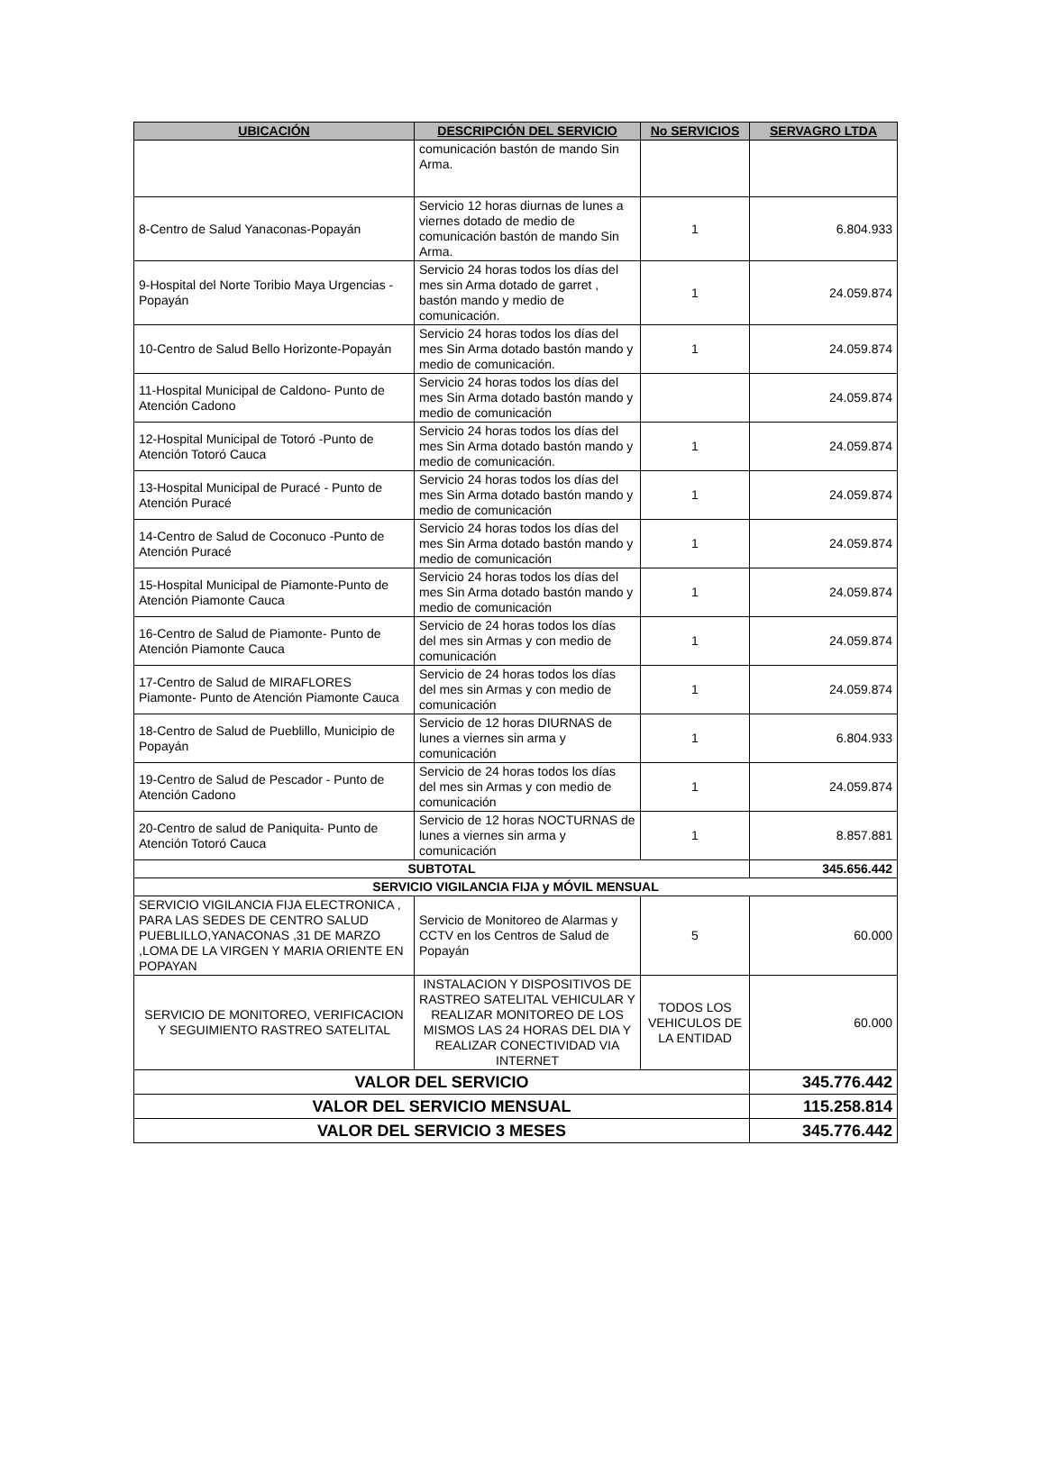| UBICACIÓN | DESCRIPCIÓN DEL SERVICIO | No SERVICIOS | SERVAGRO LTDA |
| --- | --- | --- | --- |
| | comunicación bastón de mando Sin Arma. | | |
| 8-Centro de Salud Yanaconas-Popayán | Servicio 12 horas diurnas de lunes a viernes dotado de medio de comunicación bastón de mando Sin Arma. | 1 | 6.804.933 |
| 9-Hospital del Norte Toribio Maya Urgencias -Popayán | Servicio 24 horas todos los días del mes sin Arma dotado de garret , bastón mando y medio de comunicación. | 1 | 24.059.874 |
| 10-Centro de Salud Bello Horizonte-Popayán | Servicio 24 horas todos los días del mes Sin Arma dotado bastón mando y medio de comunicación. | 1 | 24.059.874 |
| 11-Hospital Municipal de Caldono- Punto de Atención Cadono | Servicio 24 horas todos los días del mes Sin Arma dotado bastón mando y medio de comunicación | | 24.059.874 |
| 12-Hospital Municipal de Totoró -Punto de Atención Totoró Cauca | Servicio 24 horas todos los días del mes Sin Arma dotado bastón mando y medio de comunicación. | 1 | 24.059.874 |
| 13-Hospital Municipal de Puracé - Punto de Atención Puracé | Servicio 24 horas todos los días del mes Sin Arma dotado bastón mando y medio de comunicación | 1 | 24.059.874 |
| 14-Centro de Salud de Coconuco -Punto de Atención Puracé | Servicio 24 horas todos los días del mes Sin Arma dotado bastón mando y medio de comunicación | 1 | 24.059.874 |
| 15-Hospital Municipal de Piamonte-Punto de Atención Piamonte Cauca | Servicio 24 horas todos los días del mes Sin Arma dotado bastón mando y medio de comunicación | 1 | 24.059.874 |
| 16-Centro de Salud de Piamonte- Punto de Atención Piamonte Cauca | Servicio de 24 horas todos los días del mes sin Armas y con medio de comunicación | 1 | 24.059.874 |
| 17-Centro de Salud de MIRAFLORES Piamonte- Punto de Atención Piamonte Cauca | Servicio de 24 horas todos los días del mes sin Armas y con medio de comunicación | 1 | 24.059.874 |
| 18-Centro de Salud de Pueblillo, Municipio de Popayán | Servicio de 12 horas DIURNAS de lunes a viernes sin arma y comunicación | 1 | 6.804.933 |
| 19-Centro de Salud de Pescador - Punto de Atención Cadono | Servicio de 24 horas todos los días del mes sin Armas y con medio de comunicación | 1 | 24.059.874 |
| 20-Centro de salud de Paniquita- Punto de Atención Totoró Cauca | Servicio de 12 horas NOCTURNAS de lunes a viernes sin arma y comunicación | 1 | 8.857.881 |
| SUBTOTAL | | | 345.656.442 |
| SERVICIO VIGILANCIA FIJA y MÓVIL MENSUAL | | | |
| SERVICIO VIGILANCIA FIJA ELECTRONICA , PARA LAS SEDES DE CENTRO SALUD PUEBLILLO,YANACONAS ,31 DE MARZO ,LOMA DE LA VIRGEN Y MARIA ORIENTE EN POPAYAN | Servicio de Monitoreo de Alarmas y CCTV en los Centros de Salud de Popayán | 5 | 60.000 |
| SERVICIO DE MONITOREO, VERIFICACION Y SEGUIMIENTO RASTREO SATELITAL | INSTALACION Y DISPOSITIVOS DE RASTREO SATELITAL VEHICULAR Y REALIZAR MONITOREO DE LOS MISMOS LAS 24 HORAS DEL DIA Y REALIZAR CONECTIVIDAD VIA INTERNET | TODOS LOS VEHICULOS DE LA ENTIDAD | 60.000 |
| VALOR DEL SERVICIO | | | 345.776.442 |
| VALOR DEL SERVICIO MENSUAL | | | 115.258.814 |
| VALOR DEL SERVICIO 3 MESES | | | 345.776.442 |